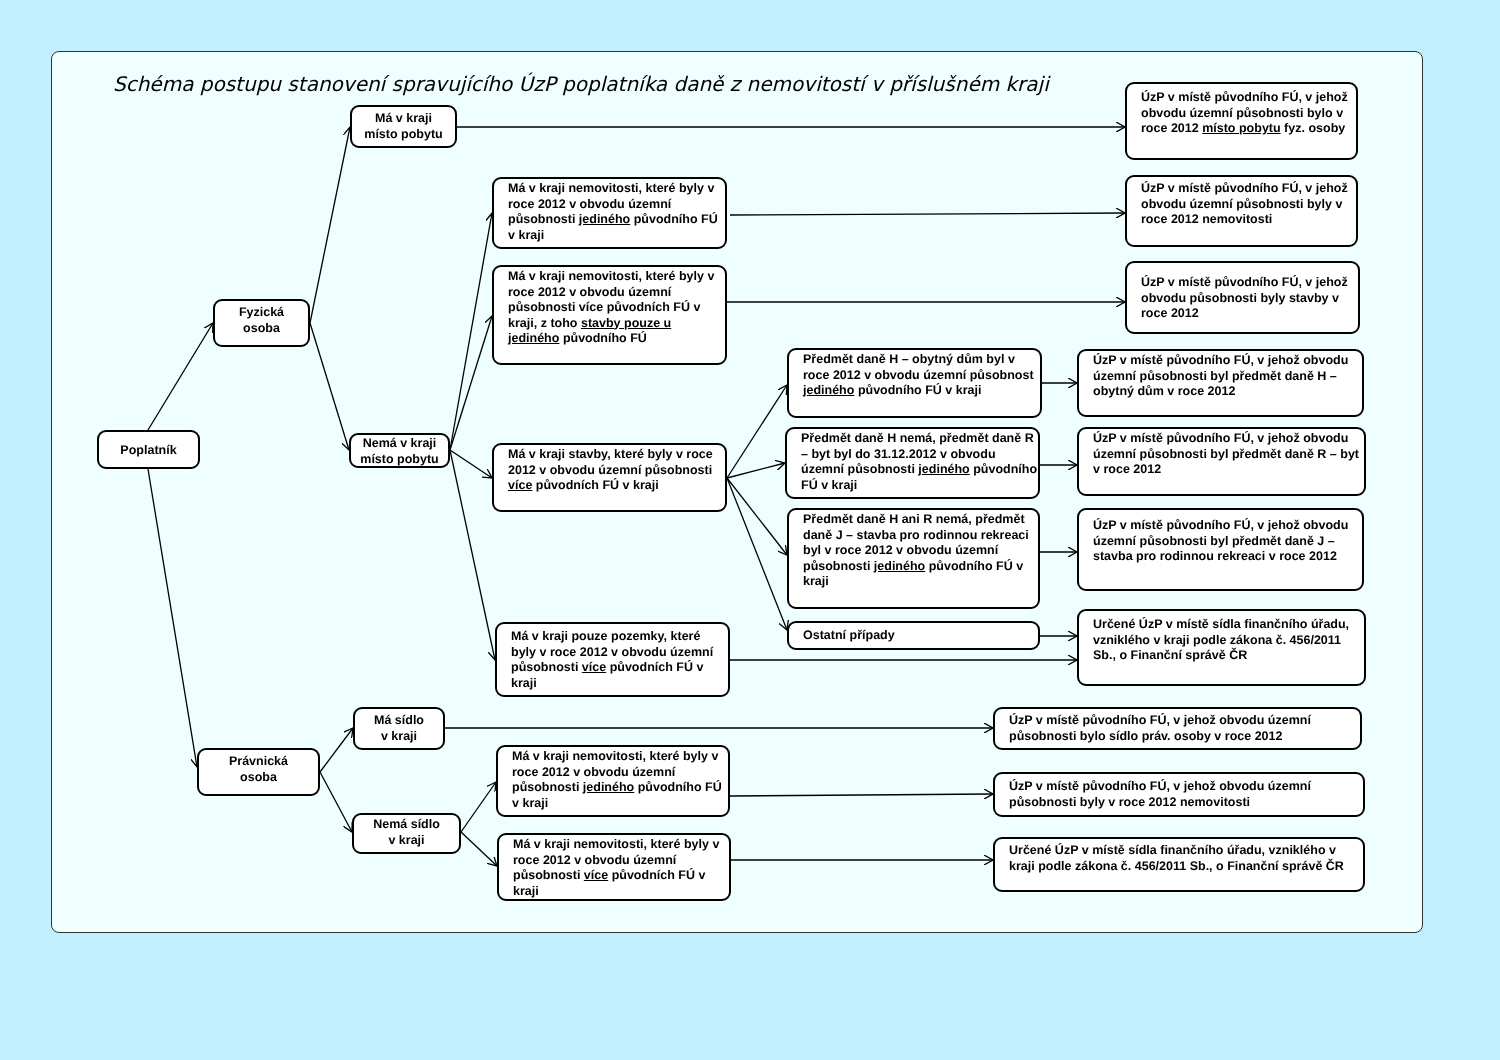Schéma postupu stanovení spravujícího ÚzP poplatníka daně z nemovitostí v příslušném kraji
Poplatník
Fyzická
osoba
Má v kraji
místo pobytu
Nemá v kraji
místo pobytu
Má v kraji nemovitosti, které byly v roce 2012 v obvodu územní působnosti jediného původního FÚ v kraji
Má v kraji nemovitosti, které byly v roce 2012 v obvodu územní působnosti více původních FÚ v kraji, z toho stavby pouze u jediného původního FÚ
Má v kraji stavby, které byly v roce 2012 v obvodu územní působnosti více původních FÚ v kraji
Má v kraji pouze pozemky, které byly v roce 2012 v obvodu územní působnosti více původních FÚ v kraji
Předmět daně H – obytný dům byl v roce 2012 v obvodu územní působnost jediného původního FÚ v kraji
Předmět daně H nemá, předmět daně R – byt byl do 31.12.2012 v obvodu územní působnosti jediného původního FÚ v kraji
Předmět daně H ani R nemá, předmět daně J – stavba pro rodinnou rekreaci byl v roce 2012 v obvodu územní působnosti jediného původního FÚ v kraji
Ostatní případy
ÚzP v místě původního FÚ, v jehož obvodu územní působnosti bylo v roce 2012 místo pobytu fyz. osoby
ÚzP v místě původního FÚ, v jehož obvodu územní působnosti byly v roce 2012 nemovitosti
ÚzP v místě původního FÚ, v jehož obvodu působnosti byly stavby v roce 2012
ÚzP v místě původního FÚ, v jehož obvodu územní působnosti byl předmět daně H – obytný dům v roce 2012
ÚzP v místě původního FÚ, v jehož obvodu územní působnosti byl předmět daně R – byt v roce 2012
ÚzP v místě původního FÚ, v jehož obvodu územní působnosti byl předmět daně J – stavba pro rodinnou rekreaci v roce 2012
Určené ÚzP v místě sídla finančního úřadu, vzniklého v kraji podle zákona č. 456/2011 Sb., o Finanční správě ČR
Právnická
osoba
Má sídlo
v kraji
Nemá sídlo
v kraji
Má v kraji nemovitosti, které byly v roce 2012 v obvodu územní působnosti jediného původního FÚ v kraji
Má v kraji nemovitosti, které byly v roce 2012 v obvodu územní působnosti více původních FÚ v kraji
ÚzP v místě původního FÚ, v jehož obvodu územní působnosti bylo sídlo práv. osoby v roce 2012
ÚzP v místě původního FÚ, v jehož obvodu územní působnosti byly v roce 2012 nemovitosti
Určené ÚzP v místě sídla finančního úřadu, vzniklého v kraji podle zákona č. 456/2011 Sb., o Finanční správě ČR